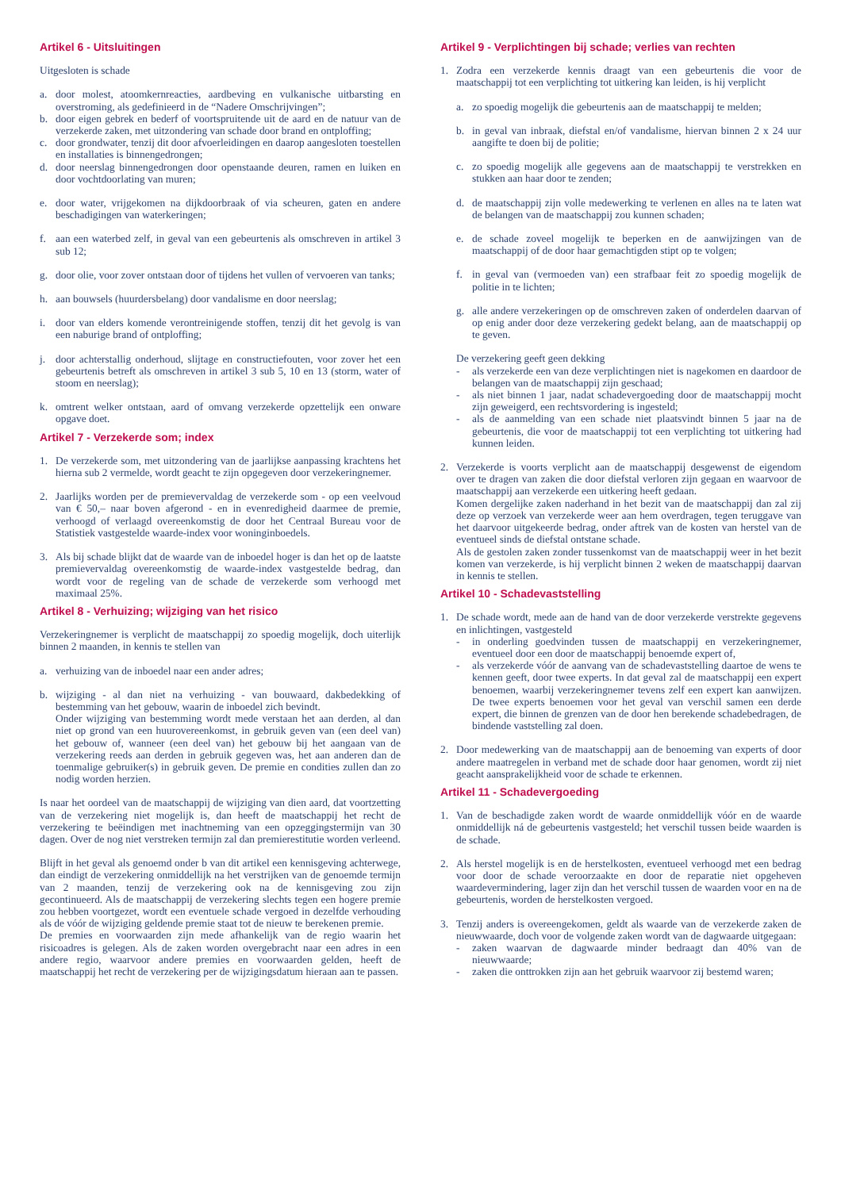Artikel 6 - Uitsluitingen
Uitgesloten is schade
a. door molest, atoomkernreacties, aardbeving en vulkanische uitbarsting en overstroming, als gedefinieerd in de “Nadere Omschrijvingen”;
b. door eigen gebrek en bederf of voortspruitende uit de aard en de natuur van de verzekerde zaken, met uitzondering van schade door brand en ontploffing;
c. door grondwater, tenzij dit door afvoerleidingen en daarop aangesloten toestellen en installaties is binnengedrongen;
d. door neerslag binnengedrongen door openstaande deuren, ramen en luiken en door vochtdoorlating van muren;
e. door water, vrijgekomen na dijkdoorbraak of via scheuren, gaten en andere beschadigingen van waterkeringen;
f. aan een waterbed zelf, in geval van een gebeurtenis als omschreven in artikel 3 sub 12;
g. door olie, voor zover ontstaan door of tijdens het vullen of vervoeren van tanks;
h. aan bouwsels (huurdersbelang) door vandalisme en door neerslag;
i. door van elders komende verontreinigende stoffen, tenzij dit het gevolg is van een naburige brand of ontploffing;
j. door achterstallig onderhoud, slijtage en constructiefouten, voor zover het een gebeurtenis betreft als omschreven in artikel 3 sub 5, 10 en 13 (storm, water of stoom en neerslag);
k. omtrent welker ontstaan, aard of omvang verzekerde opzettelijk een onware opgave doet.
Artikel 7 - Verzekerde som; index
1. De verzekerde som, met uitzondering van de jaarlijkse aanpassing krachtens het hierna sub 2 vermelde, wordt geacht te zijn opgegeven door verzekeringnemer.
2. Jaarlijks worden per de premievervaldag de verzekerde som - op een veelvoud van € 50,– naar boven afgerond - en in evenredigheid daarmee de premie, verhoogd of verlaagd overeenkomstig de door het Centraal Bureau voor de Statistiek vastgestelde waarde-index voor woninginboedels.
3. Als bij schade blijkt dat de waarde van de inboedel hoger is dan het op de laatste premievervaldag overeenkomstig de waarde-index vastgestelde bedrag, dan wordt voor de regeling van de schade de verzekerde som verhoogd met maximaal 25%.
Artikel 8 - Verhuizing; wijziging van het risico
Verzekeringnemer is verplicht de maatschappij zo spoedig mogelijk, doch uiterlijk binnen 2 maanden, in kennis te stellen van
a. verhuizing van de inboedel naar een ander adres;
b. wijziging - al dan niet na verhuizing - van bouwaard, dakbedekking of bestemming van het gebouw, waarin de inboedel zich bevindt.
Onder wijziging van bestemming wordt mede verstaan het aan derden, al dan niet op grond van een huurovereenkomst, in gebruik geven van (een deel van) het gebouw of, wanneer (een deel van) het gebouw bij het aangaan van de verzekering reeds aan derden in gebruik gegeven was, het aan anderen dan de toenmalige gebruiker(s) in gebruik geven. De premie en condities zullen dan zo nodig worden herzien.
Is naar het oordeel van de maatschappij de wijziging van dien aard, dat voortzetting van de verzekering niet mogelijk is, dan heeft de maatschappij het recht de verzekering te beëindigen met inachtneming van een opzeggingstermijn van 30 dagen. Over de nog niet verstreken termijn zal dan premierestitutie worden verleend.
Blijft in het geval als genoemd onder b van dit artikel een kennisgeving achterwege, dan eindigt de verzekering onmiddellijk na het verstrijken van de genoemde termijn van 2 maanden, tenzij de verzekering ook na de kennisgeving zou zijn gecontinueerd. Als de maatschappij de verzekering slechts tegen een hogere premie zou hebben voortgezet, wordt een eventuele schade vergoed in dezelfde verhouding als de vóór de wijziging geldende premie staat tot de nieuw te berekenen premie.
De premies en voorwaarden zijn mede afhankelijk van de regio waarin het risicoadres is gelegen. Als de zaken worden overgebracht naar een adres in een andere regio, waarvoor andere premies en voorwaarden gelden, heeft de maatschappij het recht de verzekering per de wijzigingsdatum hieraan aan te passen.
Artikel 9 - Verplichtingen bij schade; verlies van rechten
1. Zodra een verzekerde kennis draagt van een gebeurtenis die voor de maatschappij tot een verplichting tot uitkering kan leiden, is hij verplicht
a. zo spoedig mogelijk die gebeurtenis aan de maatschappij te melden;
b. in geval van inbraak, diefstal en/of vandalisme, hiervan binnen 2 x 24 uur aangifte te doen bij de politie;
c. zo spoedig mogelijk alle gegevens aan de maatschappij te verstrekken en stukken aan haar door te zenden;
d. de maatschappij zijn volle medewerking te verlenen en alles na te laten wat de belangen van de maatschappij zou kunnen schaden;
e. de schade zoveel mogelijk te beperken en de aanwijzingen van de maatschappij of de door haar gemachtigden stipt op te volgen;
f. in geval van (vermoeden van) een strafbaar feit zo spoedig mogelijk de politie in te lichten;
g. alle andere verzekeringen op de omschreven zaken of onderdelen daarvan of op enig ander door deze verzekering gedekt belang, aan de maatschappij op te geven.
De verzekering geeft geen dekking
- als verzekerde een van deze verplichtingen niet is nagekomen en daardoor de belangen van de maatschappij zijn geschaad;
- als niet binnen 1 jaar, nadat schadevergoeding door de maatschappij mocht zijn geweigerd, een rechtsvordering is ingesteld;
- als de aanmelding van een schade niet plaatsvindt binnen 5 jaar na de gebeurtenis, die voor de maatschappij tot een verplichting tot uitkering had kunnen leiden.
2. Verzekerde is voorts verplicht aan de maatschappij desgewenst de eigendom over te dragen van zaken die door diefstal verloren zijn gegaan en waarvoor de maatschappij aan verzekerde een uitkering heeft gedaan.
Komen dergelijke zaken naderhand in het bezit van de maatschappij dan zal zij deze op verzoek van verzekerde weer aan hem overdragen, tegen teruggave van het daarvoor uitgekeerde bedrag, onder aftrek van de kosten van herstel van de eventueel sinds de diefstal ontstane schade.
Als de gestolen zaken zonder tussenkomst van de maatschappij weer in het bezit komen van verzekerde, is hij verplicht binnen 2 weken de maatschappij daarvan in kennis te stellen.
Artikel 10 - Schadevaststelling
1. De schade wordt, mede aan de hand van de door verzekerde verstrekte gegevens en inlichtingen, vastgesteld
- in onderling goedvinden tussen de maatschappij en verzekeringnemer, eventueel door een door de maatschappij benoemde expert of,
- als verzekerde vóór de aanvang van de schadevaststelling daartoe de wens te kennen geeft, door twee experts. In dat geval zal de maatschappij een expert benoemen, waarbij verzekeringnemer tevens zelf een expert kan aanwijzen. De twee experts benoemen voor het geval van verschil samen een derde expert, die binnen de grenzen van de door hen berekende schadebedragen, de bindende vaststelling zal doen.
2. Door medewerking van de maatschappij aan de benoeming van experts of door andere maatregelen in verband met de schade door haar genomen, wordt zij niet geacht aansprakelijkheid voor de schade te erkennen.
Artikel 11 - Schadevergoeding
1. Van de beschadigde zaken wordt de waarde onmiddellijk vóór en de waarde onmiddellijk ná de gebeurtenis vastgesteld; het verschil tussen beide waarden is de schade.
2. Als herstel mogelijk is en de herstelkosten, eventueel verhoogd met een bedrag voor door de schade veroorzaakte en door de reparatie niet opgeheven waardevermindering, lager zijn dan het verschil tussen de waarden voor en na de gebeurtenis, worden de herstelkosten vergoed.
3. Tenzij anders is overeengekomen, geldt als waarde van de verzekerde zaken de nieuwwaarde, doch voor de volgende zaken wordt van de dagwaarde uitgegaan:
- zaken waarvan de dagwaarde minder bedraagt dan 40% van de nieuwwaarde;
- zaken die onttrokken zijn aan het gebruik waarvoor zij bestemd waren;